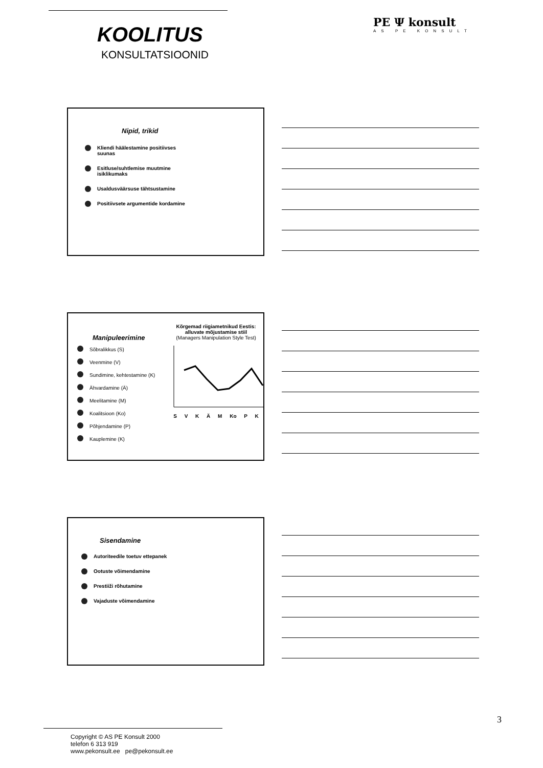KOOLITUS
KONSULTATSIOONID
PE Ψ konsult
AS PE KONSULT
Nipid, trikid
Kliendi häälestamine positiivses suunas
Esitluse/suhtlemise muutmine isiklikumaks
Usaldusväärsuse tähtsustamine
Positiivsete argumentide kordamine
Manipuleerimine
Sõbralikkus (S)
Veenmine (V)
Sundimine, kehtestamine (K)
Ähvardamine (Ä)
Meelitamine (M)
Koalitsioon (Ko)
Põhjendamine (P)
Kauplemine (K)
Kõrgemad riigiametnikud Eestis: alluvate mõjustamise stiil
(Managers Manipulation Style Test)
S V K Ä M Ko P K
Sisendamine
Autoriteedile toetuv ettepanek
Ootuste võimendamine
Prestiiži rõhutamine
Vajaduste võimendamine
3
Copyright © AS PE Konsult 2000
telefon 6 313 919
www.pekonsult.ee pe@pekonsult.ee